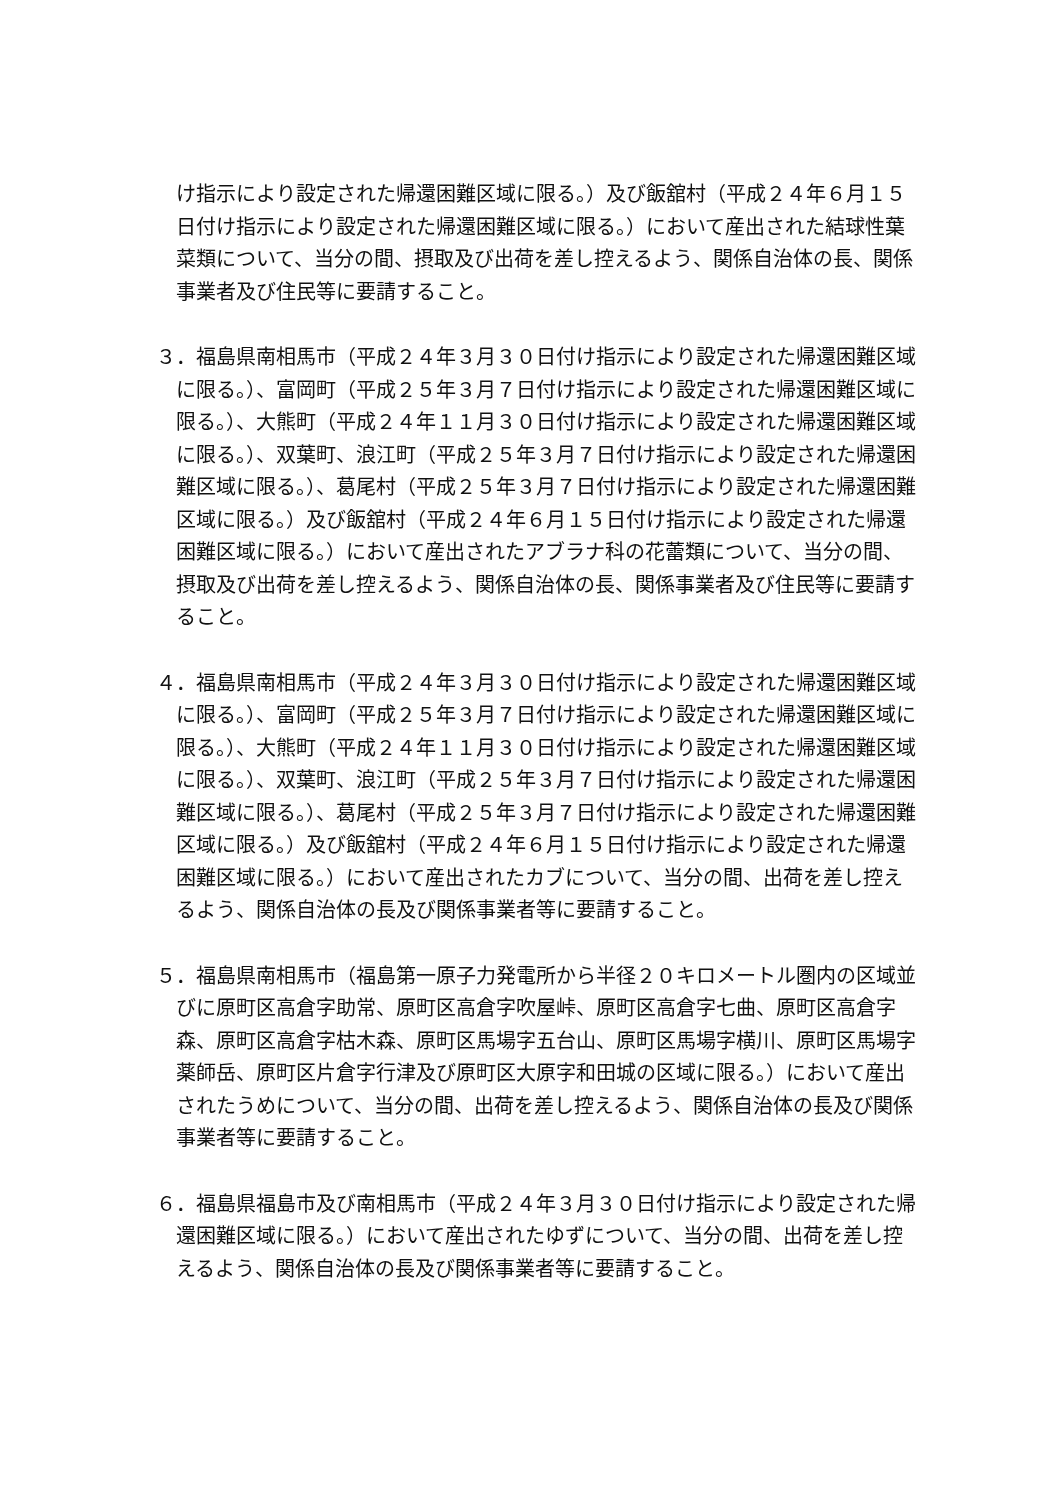け指示により設定された帰還困難区域に限る。）及び飯舘村（平成２４年６月１５日付け指示により設定された帰還困難区域に限る。）において産出された結球性葉菜類について、当分の間、摂取及び出荷を差し控えるよう、関係自治体の長、関係事業者及び住民等に要請すること。
３．福島県南相馬市（平成２４年３月３０日付け指示により設定された帰還困難区域に限る。）、富岡町（平成２５年３月７日付け指示により設定された帰還困難区域に限る。）、大熊町（平成２４年１１月３０日付け指示により設定された帰還困難区域に限る。）、双葉町、浪江町（平成２５年３月７日付け指示により設定された帰還困難区域に限る。）、葛尾村（平成２５年３月７日付け指示により設定された帰還困難区域に限る。）及び飯舘村（平成２４年６月１５日付け指示により設定された帰還困難区域に限る。）において産出されたアブラナ科の花蕾類について、当分の間、摂取及び出荷を差し控えるよう、関係自治体の長、関係事業者及び住民等に要請すること。
４．福島県南相馬市（平成２４年３月３０日付け指示により設定された帰還困難区域に限る。）、富岡町（平成２５年３月７日付け指示により設定された帰還困難区域に限る。）、大熊町（平成２４年１１月３０日付け指示により設定された帰還困難区域に限る。）、双葉町、浪江町（平成２５年３月７日付け指示により設定された帰還困難区域に限る。）、葛尾村（平成２５年３月７日付け指示により設定された帰還困難区域に限る。）及び飯舘村（平成２４年６月１５日付け指示により設定された帰還困難区域に限る。）において産出されたカブについて、当分の間、出荷を差し控えるよう、関係自治体の長及び関係事業者等に要請すること。
５．福島県南相馬市（福島第一原子力発電所から半径２０キロメートル圏内の区域並びに原町区高倉字助常、原町区高倉字吹屋峠、原町区高倉字七曲、原町区高倉字森、原町区高倉字枯木森、原町区馬場字五台山、原町区馬場字横川、原町区馬場字薬師岳、原町区片倉字行津及び原町区大原字和田城の区域に限る。）において産出されたうめについて、当分の間、出荷を差し控えるよう、関係自治体の長及び関係事業者等に要請すること。
６．福島県福島市及び南相馬市（平成２４年３月３０日付け指示により設定された帰還困難区域に限る。）において産出されたゆずについて、当分の間、出荷を差し控えるよう、関係自治体の長及び関係事業者等に要請すること。